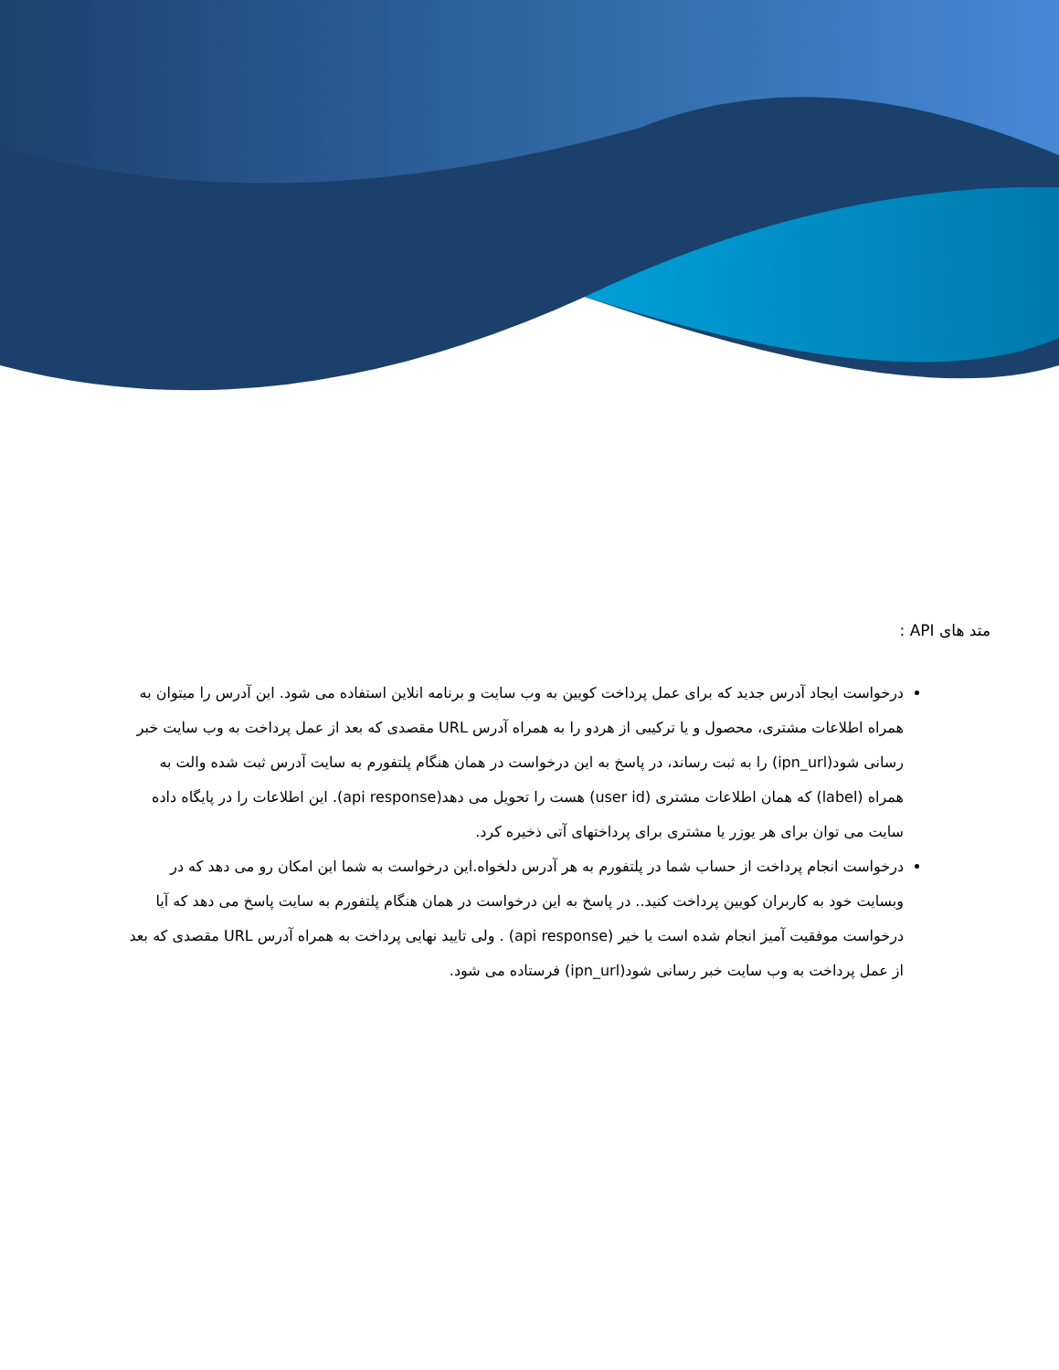متد های API :
درخواست ایجاد آدرس جدید که برای عمل پرداخت کویین به وب سایت و برنامه انلاین استفاده می شود. این آدرس را میتوان به همراه اطلاعات مشتری، محصول و یا ترکیبی از هردو را به همراه آدرس URL مقصدی که بعد از عمل پرداخت به وب سایت خبر رسانی شود(ipn_url) را به ثبت رساند، در پاسخ به این درخواست در همان هنگام پلتفورم به سایت آدرس ثبت شده والت به همراه (label) که همان اطلاعات مشتری (user id) هست را تحویل می دهد(api response). این اطلاعات را در پایگاه داده سایت می توان برای هر یوزر یا مشتری برای پرداختهای آتی ذخیره کرد.
درخواست انجام پرداخت از حساب شما در پلتفورم به هر آدرس دلخواه.این درخواست به شما این امکان رو می دهد که در وبسایت خود به کاربران کویین پرداخت کنید.. در پاسخ به این درخواست در همان هنگام پلتفورم به سایت پاسخ می دهد که آیا درخواست موفقیت آمیز انجام شده است یا خیر (api response) . ولی تایید نهایی پرداخت به همراه آدرس URL مقصدی که بعد از عمل پرداخت به وب سایت خبر رسانی شود(ipn_url) فرستاده می شود.